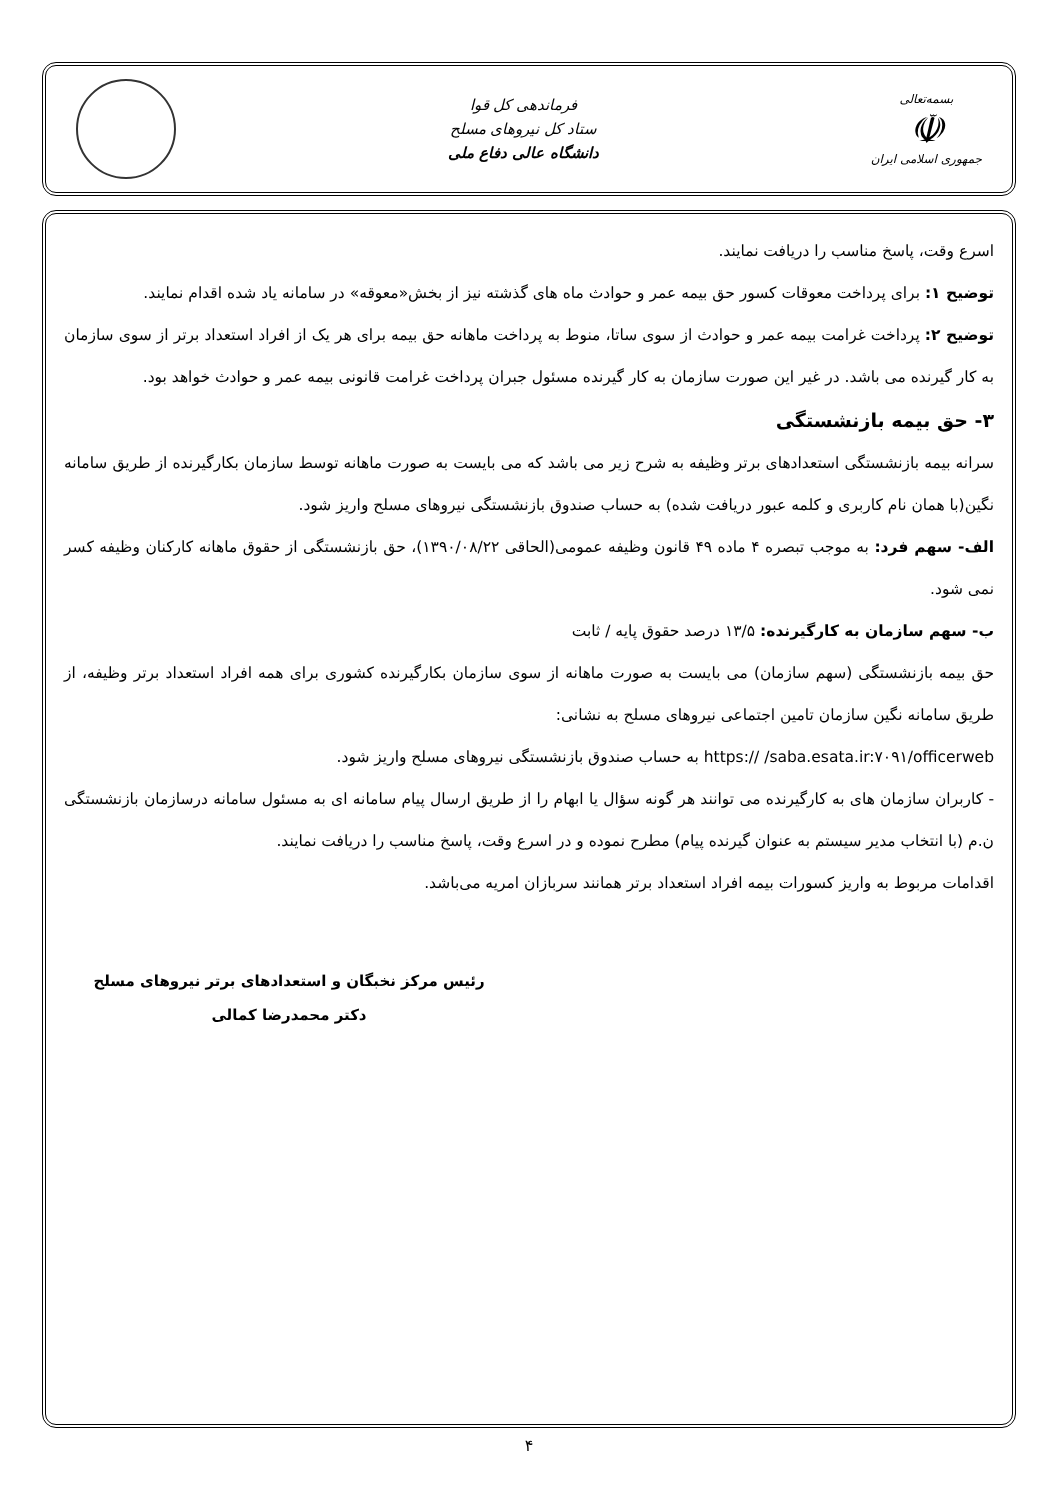بسمه‌تعالی
☫
جمهوری اسلامی ایران
فرماندهی کل قوا
ستاد کل نیروهای مسلح
دانشگاه عالی دفاع ملی
اسرع وقت، پاسخ مناسب را دریافت نمایند.
توضیح ۱: برای پرداخت معوقات کسور حق بیمه عمر و حوادث ماه های گذشته نیز از بخش«معوقه» در سامانه یاد شده اقدام نمایند.
توضیح ۲: پرداخت غرامت بیمه عمر و حوادث از سوی ساتا، منوط به پرداخت ماهانه حق بیمه برای هر یک از افراد استعداد برتر از سوی سازمان به کار گیرنده می باشد. در غیر این صورت سازمان به کار گیرنده مسئول جبران پرداخت غرامت قانونی بیمه عمر و حوادث خواهد بود.
۳- حق بیمه بازنشستگی
سرانه بیمه بازنشستگی استعدادهای برتر وظیفه به شرح زیر می باشد که می بایست به صورت ماهانه توسط سازمان بکارگیرنده از طریق سامانه نگین(با همان نام کاربری و کلمه عبور دریافت شده) به حساب صندوق بازنشستگی نیروهای مسلح واریز شود.
الف- سهم فرد: به موجب تبصره ۴ ماده ۴۹ قانون وظیفه عمومی(الحاقی ۱۳۹۰/۰۸/۲۲)، حق بازنشستگی از حقوق ماهانه کارکنان وظیفه کسر نمی شود.
ب- سهم سازمان به کارگیرنده: ۱۳/۵ درصد حقوق پایه / ثابت
حق بیمه بازنشستگی (سهم سازمان) می بایست به صورت ماهانه از سوی سازمان بکارگیرنده کشوری برای همه افراد استعداد برتر وظیفه، از طریق سامانه نگین سازمان تامین اجتماعی نیروهای مسلح به نشانی:
https:// /saba.esata.ir:۷۰۹۱/officerweb به حساب صندوق بازنشستگی نیروهای مسلح واریز شود.
- کاربران سازمان های به کارگیرنده می توانند هر گونه سؤال یا ابهام را از طریق ارسال پیام سامانه ای به مسئول سامانه درسازمان بازنشستگی ن.م (با انتخاب مدیر سیستم به عنوان گیرنده پیام) مطرح نموده و در اسرع وقت، پاسخ مناسب را دریافت نمایند.
اقدامات مربوط به واریز کسورات بیمه افراد استعداد برتر همانند سربازان امریه می‌باشد.
رئیس مرکز نخبگان و استعدادهای برتر نیروهای مسلح
دکتر محمدرضا کمالی
۴